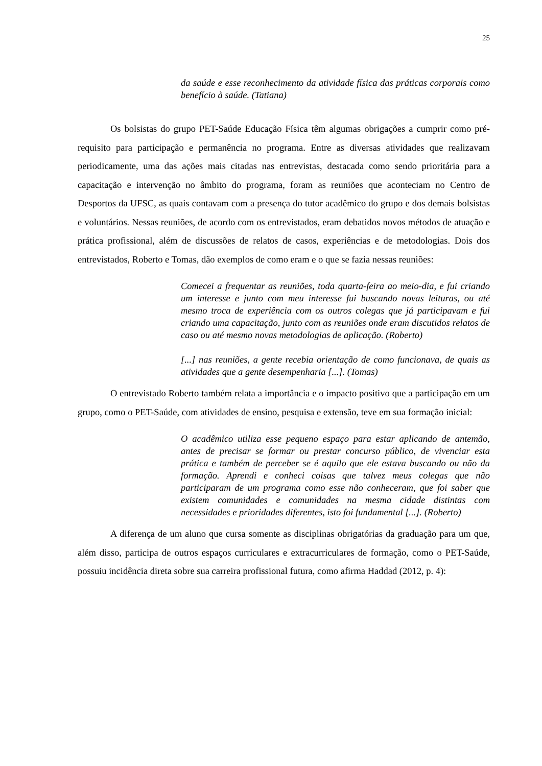25
da saúde e esse reconhecimento da atividade física das práticas corporais como benefício à saúde. (Tatiana)
Os bolsistas do grupo PET-Saúde Educação Física têm algumas obrigações a cumprir como pré-requisito para participação e permanência no programa. Entre as diversas atividades que realizavam periodicamente, uma das ações mais citadas nas entrevistas, destacada como sendo prioritária para a capacitação e intervenção no âmbito do programa, foram as reuniões que aconteciam no Centro de Desportos da UFSC, as quais contavam com a presença do tutor acadêmico do grupo e dos demais bolsistas e voluntários. Nessas reuniões, de acordo com os entrevistados, eram debatidos novos métodos de atuação e prática profissional, além de discussões de relatos de casos, experiências e de metodologias. Dois dos entrevistados, Roberto e Tomas, dão exemplos de como eram e o que se fazia nessas reuniões:
Comecei a frequentar as reuniões, toda quarta-feira ao meio-dia, e fui criando um interesse e junto com meu interesse fui buscando novas leituras, ou até mesmo troca de experiência com os outros colegas que já participavam e fui criando uma capacitação, junto com as reuniões onde eram discutidos relatos de caso ou até mesmo novas metodologias de aplicação. (Roberto)
[...] nas reuniões, a gente recebia orientação de como funcionava, de quais as atividades que a gente desempenharia [...]. (Tomas)
O entrevistado Roberto também relata a importância e o impacto positivo que a participação em um grupo, como o PET-Saúde, com atividades de ensino, pesquisa e extensão, teve em sua formação inicial:
O acadêmico utiliza esse pequeno espaço para estar aplicando de antemão, antes de precisar se formar ou prestar concurso público, de vivenciar esta prática e também de perceber se é aquilo que ele estava buscando ou não da formação. Aprendi e conheci coisas que talvez meus colegas que não participaram de um programa como esse não conheceram, que foi saber que existem comunidades e comunidades na mesma cidade distintas com necessidades e prioridades diferentes, isto foi fundamental [...]. (Roberto)
A diferença de um aluno que cursa somente as disciplinas obrigatórias da graduação para um que, além disso, participa de outros espaços curriculares e extracurriculares de formação, como o PET-Saúde, possuiu incidência direta sobre sua carreira profissional futura, como afirma Haddad (2012, p. 4):